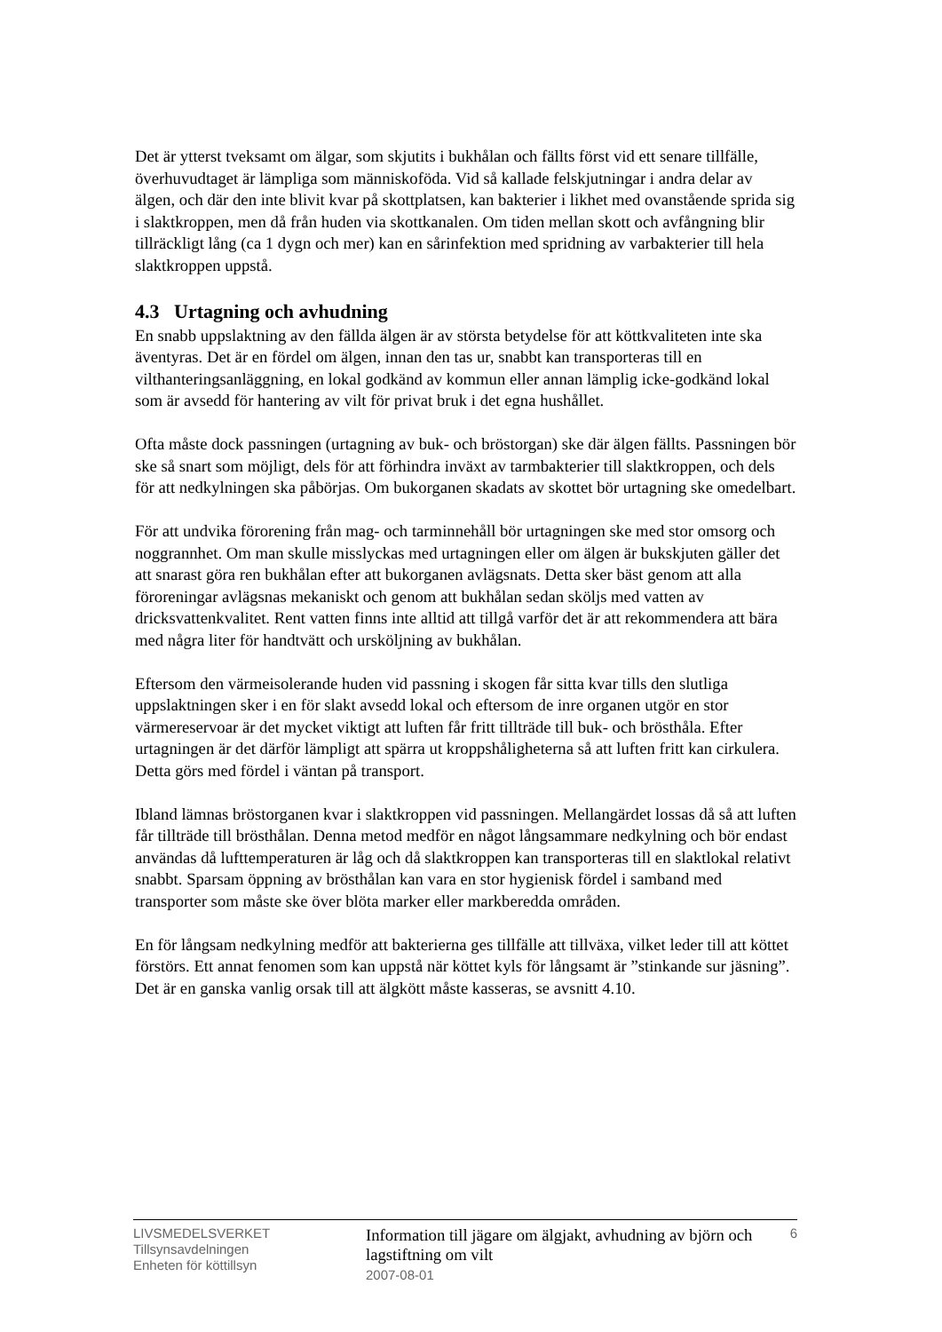Det är ytterst tveksamt om älgar, som skjutits i bukhålan och fällts först vid ett senare tillfälle, överhuvudtaget är lämpliga som människoföda. Vid så kallade felskjutningar i andra delar av älgen, och där den inte blivit kvar på skottplatsen, kan bakterier i likhet med ovanstående sprida sig i slaktkroppen, men då från huden via skottkanalen. Om tiden mellan skott och avfångning blir tillräckligt lång (ca 1 dygn och mer) kan en sårinfektion med spridning av varbakterier till hela slaktkroppen uppstå.
4.3 Urtagning och avhudning
En snabb uppslaktning av den fällda älgen är av största betydelse för att köttkvaliteten inte ska äventyras. Det är en fördel om älgen, innan den tas ur, snabbt kan transporteras till en vilthanteringsanläggning, en lokal godkänd av kommun eller annan lämplig icke-godkänd lokal som är avsedd för hantering av vilt för privat bruk i det egna hushållet.
Ofta måste dock passningen (urtagning av buk- och bröstorgan) ske där älgen fällts. Passningen bör ske så snart som möjligt, dels för att förhindra inväxt av tarmbakterier till slaktkroppen, och dels för att nedkylningen ska påbörjas. Om bukorganen skadats av skottet bör urtagning ske omedelbart.
För att undvika förorening från mag- och tarminnehåll bör urtagningen ske med stor omsorg och noggrannhet. Om man skulle misslyckas med urtagningen eller om älgen är bukskjuten gäller det att snarast göra ren bukhålan efter att bukorganen avlägsnats. Detta sker bäst genom att alla föroreningar avlägsnas mekaniskt och genom att bukhålan sedan sköljs med vatten av dricksvattenkvalitet. Rent vatten finns inte alltid att tillgå varför det är att rekommendera att bära med några liter för handtvätt och ursköljning av bukhålan.
Eftersom den värmeisolerande huden vid passning i skogen får sitta kvar tills den slutliga uppslaktningen sker i en för slakt avsedd lokal och eftersom de inre organen utgör en stor värmereservoar är det mycket viktigt att luften får fritt tillträde till buk- och brösthåla. Efter urtagningen är det därför lämpligt att spärra ut kroppshåligheterna så att luften fritt kan cirkulera. Detta görs med fördel i väntan på transport.
Ibland lämnas bröstorganen kvar i slaktkroppen vid passningen. Mellangärdet lossas då så att luften får tillträde till brösthålan. Denna metod medför en något långsammare nedkylning och bör endast användas då lufttemperaturen är låg och då slaktkroppen kan transporteras till en slaktlokal relativt snabbt. Sparsam öppning av brösthålan kan vara en stor hygienisk fördel i samband med transporter som måste ske över blöta marker eller markberedda områden.
En för långsam nedkylning medför att bakterierna ges tillfälle att tillväxa, vilket leder till att köttet förstörs. Ett annat fenomen som kan uppstå när köttet kyls för långsamt är ”stinkande sur jäsning”. Det är en ganska vanlig orsak till att älgkött måste kasseras, se avsnitt 4.10.
LIVSMEDELSVERKET
Tillsynsavdelningen
Enheten för köttillsyn
Information till jägare om älgjakt, avhudning av björn och lagstiftning om vilt
2007-08-01
6